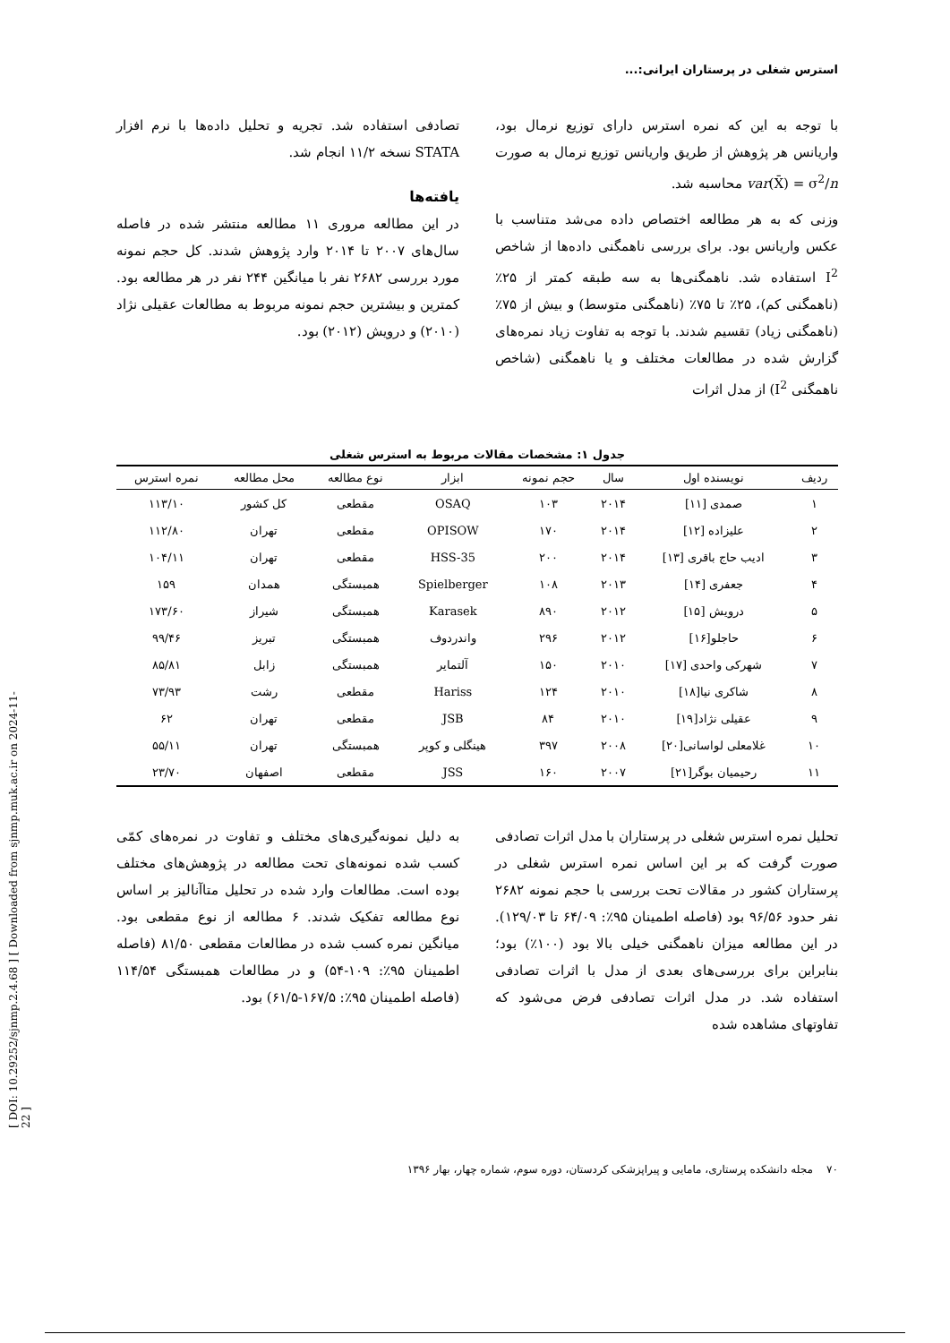[ DOI: 10.29252/sjnmp.2.4.68 ] [ Downloaded from sjnmp.muk.ac.ir on 2024-11-22 ]
استرس شغلی در پرستاران ایرانی:...
با توجه به این که نمره استرس دارای توزیع نرمال بود، واریانس هر پژوهش از طریق واریانس توزیع نرمال به صورت var(X̄) = σ<sup>2</sup>/n محاسبه شد.
وزنی که به هر مطالعه اختصاص داده می‌شد متناسب با عکس واریانس بود. برای بررسی ناهمگنی داده‌ها از شاخص I<sup>2</sup> استفاده شد. ناهمگنی‌ها به سه طبقه کمتر از ۲۵٪ (ناهمگنی کم)، ۲۵٪ تا ۷۵٪ (ناهمگنی متوسط) و بیش از ۷۵٪ (ناهمگنی زیاد) تقسیم شدند. با توجه به تفاوت زیاد نمره‌های گزارش شده در مطالعات مختلف و یا ناهمگنی (شاخص ناهمگنی I<sup>2</sup>) از مدل اثرات
تصادفی استفاده شد. تجریه و تحلیل داده‌ها با نرم افزار STATA نسخه ۱۱/۲ انجام شد.
یافته‌ها
در این مطالعه مروری ۱۱ مطالعه منتشر شده در فاصله سال‌های ۲۰۰۷ تا ۲۰۱۴ وارد پژوهش شدند. کل حجم نمونه مورد بررسی ۲۶۸۲ نفر با میانگین ۲۴۴ نفر در هر مطالعه بود. کمترین و بیشترین حجم نمونه مربوط به مطالعات عقیلی نژاد (۲۰۱۰) و درویش (۲۰۱۲) بود.
جدول ۱: مشخصات مقالات مربوط به استرس شغلی
| ردیف | نویسنده اول | سال | حجم نمونه | ابزار | نوع مطالعه | محل مطالعه | نمره استرس |
| --- | --- | --- | --- | --- | --- | --- | --- |
| ۱ | صمدی [۱۱] | ۲۰۱۴ | ۱۰۳ | OSAQ | مقطعی | کل کشور | ۱۱۳/۱۰ |
| ۲ | علیزاده [۱۲] | ۲۰۱۴ | ۱۷۰ | OPISOW | مقطعی | تهران | ۱۱۲/۸۰ |
| ۳ | ادیب حاج باقری [۱۳] | ۲۰۱۴ | ۲۰۰ | HSS-35 | مقطعی | تهران | ۱۰۴/۱۱ |
| ۴ | جعفری [۱۴] | ۲۰۱۳ | ۱۰۸ | Spielberger | همبستگی | همدان | ۱۵۹ |
| ۵ | درویش [۱۵] | ۲۰۱۲ | ۸۹۰ | Karasek | همبستگی | شیراز | ۱۷۳/۶۰ |
| ۶ | حاجلو[۱۶] | ۲۰۱۲ | ۲۹۶ | واندردوف | همبستگی | تبریز | ۹۹/۴۶ |
| ۷ | شهرکی واحدی [۱۷] | ۲۰۱۰ | ۱۵۰ | آلتمایر | همبستگی | زابل | ۸۵/۸۱ |
| ۸ | شاکری نیا[۱۸] | ۲۰۱۰ | ۱۲۴ | Hariss | مقطعی | رشت | ۷۳/۹۳ |
| ۹ | عقیلی نژاد[۱۹] | ۲۰۱۰ | ۸۴ | JSB | مقطعی | تهران | ۶۲ |
| ۱۰ | غلامعلی لواسانی[۲۰] | ۲۰۰۸ | ۳۹۷ | هینگلی و کوپر | همبستگی | تهران | ۵۵/۱۱ |
| ۱۱ | رحیمیان بوگر[۲۱] | ۲۰۰۷ | ۱۶۰ | JSS | مقطعی | اصفهان | ۲۳/۷۰ |
تحلیل نمره استرس شغلی در پرستاران با مدل اثرات تصادفی صورت گرفت که بر این اساس نمره استرس شغلی در پرستاران کشور در مقالات تحت بررسی با حجم نمونه ۲۶۸۲ نفر حدود ۹۶/۵۶ بود (فاصله اطمینان ۹۵٪: ۶۴/۰۹ تا ۱۲۹/۰۳). در این مطالعه میزان ناهمگنی خیلی بالا بود (۱۰۰٪) بود؛ بنابراین برای بررسی‌های بعدی از مدل با اثرات تصادفی استفاده شد. در مدل اثرات تصادفی فرض می‌شود که تفاوتهای مشاهده شده
به دلیل نمونه‌گیری‌های مختلف و تفاوت در نمره‌های کمّی کسب شده نمونه‌های تحت مطالعه در پژوهش‌های مختلف بوده است. مطالعات وارد شده در تحلیل متاآنالیز بر اساس نوع مطالعه تفکیک شدند. ۶ مطالعه از نوع مقطعی بود. میانگین نمره کسب شده در مطالعات مقطعی ۸۱/۵۰ (فاصله اطمینان ۹۵٪: ۱۰۹-۵۴) و در مطالعات همبستگی ۱۱۴/۵۴ (فاصله اطمینان ۹۵٪: ۱۶۷/۵-۶۱/۵) بود.
۷۰ مجله دانشکده پرستاری، مامایی و پیراپزشکی کردستان، دوره سوم، شماره چهار، بهار ۱۳۹۶